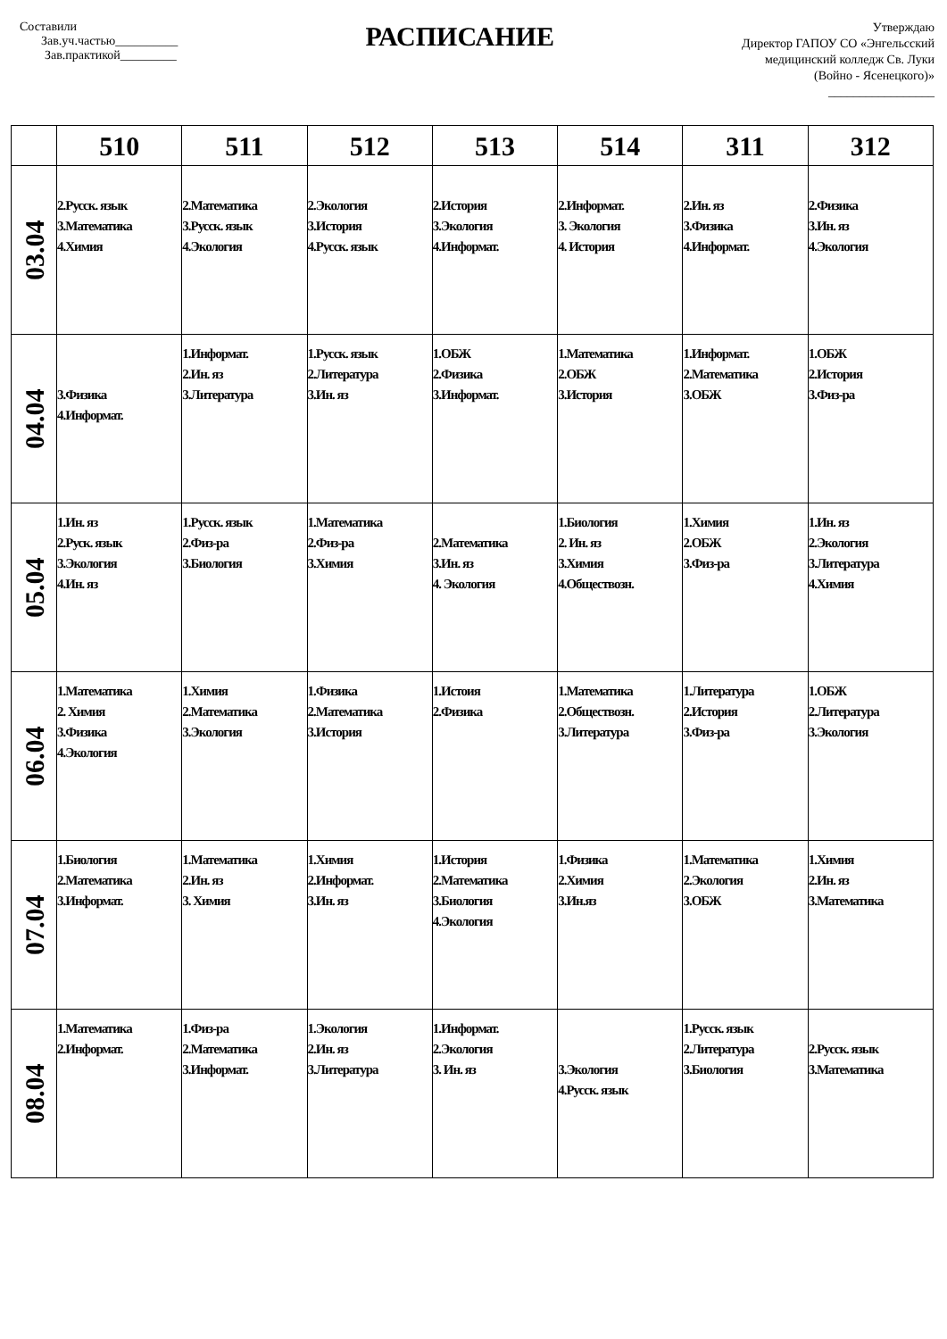Составили
Зав.уч.частью__________
Зав.практикой_________
РАСПИСАНИЕ
Утверждаю
Директор ГАПОУ СО «Энгельсский
медицинский колледж Св. Луки
(Войно - Ясенецкого)»
_________________
| | 510 | 511 | 512 | 513 | 514 | 311 | 312 |
| --- | --- | --- | --- | --- | --- | --- | --- |
| 03.04 | 2.Русск. язык 3.Математика 4.Химия | 2.Математика 3.Русск. язык 4.Экология | 2.Экология 3.История 4.Русск. язык | 2.История 3.Экология 4.Информат. | 2.Информат. 3. Экология 4. История | 2.Ин. яз 3.Физика 4.Информат. | 2.Физика 3.Ин. яз 4.Экология |
| 04.04 | 3.Физика 4.Информат. | 1.Информат. 2.Ин. яз 3.Литература | 1.Русск. язык 2.Литература 3.Ин. яз | 1.ОБЖ 2.Физика 3.Информат. | 1.Математика 2.ОБЖ 3.История | 1.Информат. 2.Математика 3.ОБЖ | 1.ОБЖ 2.История 3.Физ-ра |
| 05.04 | 1.Ин. яз 2.Руск. язык 3.Экология 4.Ин. яз | 1.Русск. язык 2.Физ-ра 3.Биология | 1.Математика 2.Физ-ра 3.Химия | 2.Математика 3.Ин. яз 4. Экология | 1.Биология 2. Ин. яз 3.Химия 4.Обществозн. | 1.Химия 2.ОБЖ 3.Физ-ра | 1.Ин. яз 2.Экология 3.Литература 4.Химия |
| 06.04 | 1.Математика 2. Химия 3.Физика 4.Экология | 1.Химия 2.Математика 3.Экология | 1.Физика 2.Математика 3.История | 1.Истоия 2.Физика | 1.Математика 2.Обществозн. 3.Литература | 1.Литература 2.История 3.Физ-ра | 1.ОБЖ 2.Литература 3.Экология |
| 07.04 | 1.Биология 2.Математика 3.Информат. | 1.Математика 2.Ин. яз 3. Химия | 1.Химия 2.Информат. 3.Ин. яз | 1.История 2.Математика 3.Биология 4.Экология | 1.Физика 2.Химия 3.Ин.яз | 1.Математика 2.Экология 3.ОБЖ | 1.Химия 2.Ин. яз 3.Математика |
| 08.04 | 1.Математика 2.Информат. | 1.Физ-ра 2.Математика 3.Информат. | 1.Экология 2.Ин. яз 3.Литература | 1.Информат. 2.Экология 3. Ин. яз | 3.Экология 4.Русск. язык | 1.Русск. язык 2.Литература 3.Биология | 2.Русск. язык 3.Математика |